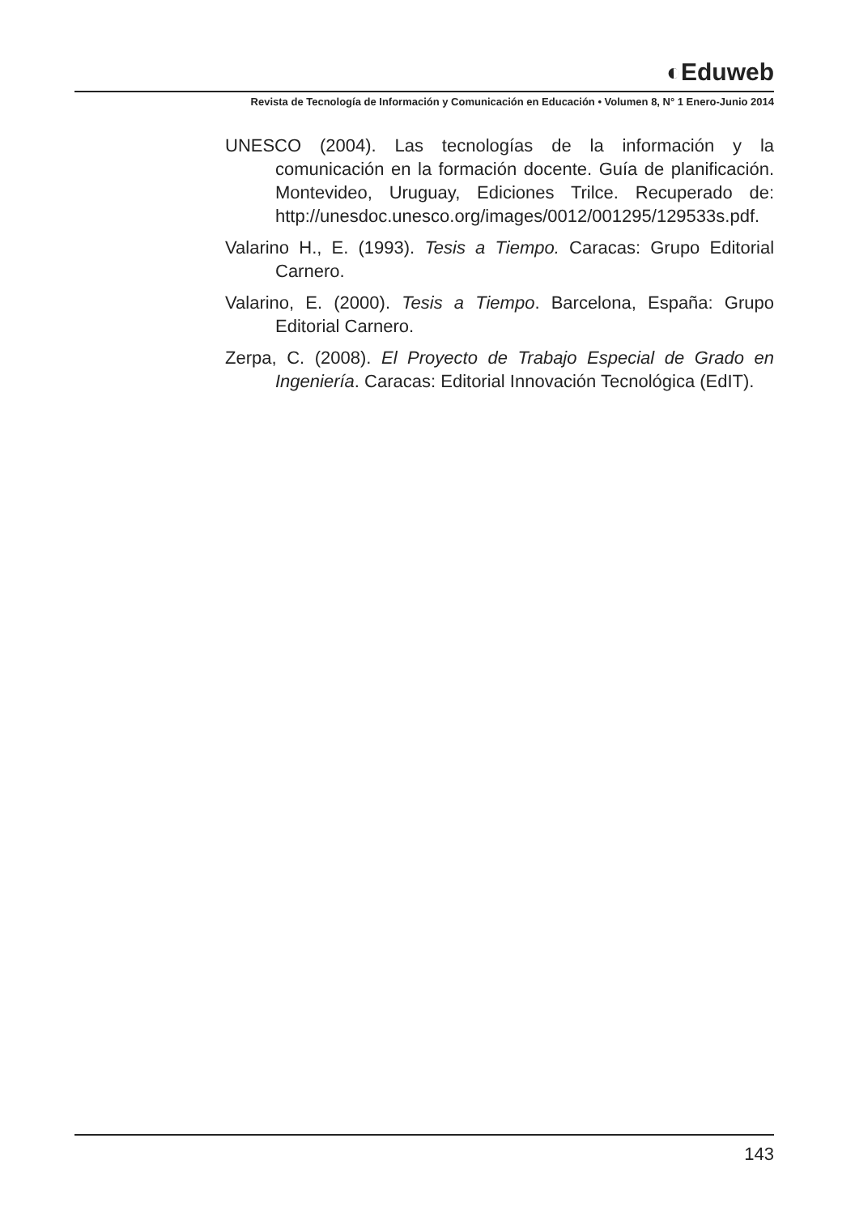◐Eduweb
Revista de Tecnología de Información y Comunicación en Educación • Volumen 8, N° 1 Enero-Junio 2014
UNESCO (2004). Las tecnologías de la información y la comunicación en la formación docente. Guía de planificación. Montevideo, Uruguay, Ediciones Trilce. Recuperado de: http://unesdoc.unesco.org/images/0012/001295/129533s.pdf.
Valarino H., E. (1993). Tesis a Tiempo. Caracas: Grupo Editorial Carnero.
Valarino, E. (2000). Tesis a Tiempo. Barcelona, España: Grupo Editorial Carnero.
Zerpa, C. (2008). El Proyecto de Trabajo Especial de Grado en Ingeniería. Caracas: Editorial Innovación Tecnológica (EdIT).
143